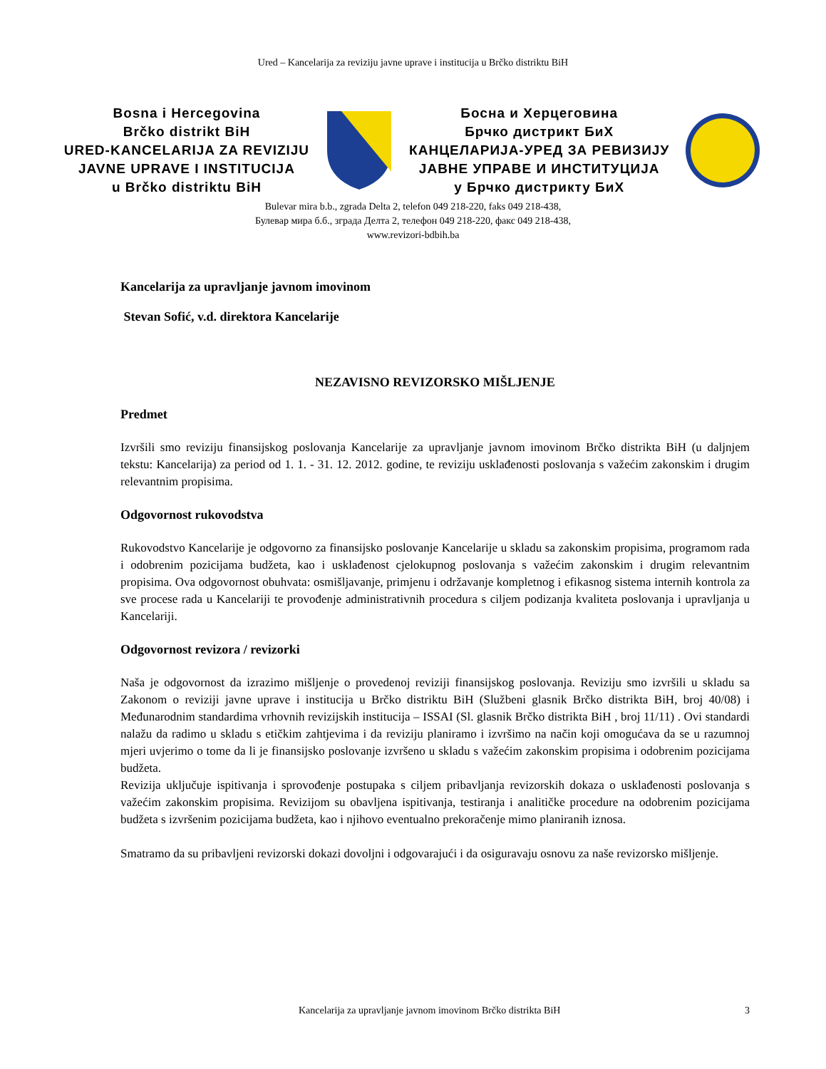Ured – Kancelarija za reviziju javne uprave i institucija u Brčko distriktu BiH
Bosna i Hercegovina
Brčko distrikt BiH
URED-KANCELARIJA ZA REVIZIJU
JAVNE UPRAVE I INSTITUCIJA
u Brčko distriktu BiH
Босна и Херцеговина
Брчко дистрикт БиХ
КАНЦЕЛАРИЈА-УРЕД ЗА РЕВИЗИЈУ
ЈАВНЕ УПРАВЕ И ИНСТИТУЦИЈА
у Брчко дистрикту БиХ
Bulevar mira b.b., zgrada Delta 2, telefon 049 218-220, faks 049 218-438,
Булевар мира б.б., зграда Делта 2, телефон 049 218-220, факс 049 218-438,
www.revizori-bdbih.ba
Kancelarija za upravljanje javnom imovinom
Stevan Sofić, v.d. direktora Kancelarije
NEZAVISNO REVIZORSKO MIŠLJENJE
Predmet
Izvršili smo reviziju finansijskog poslovanja Kancelarije za upravljanje javnom imovinom Brčko distrikta BiH (u daljnjem tekstu: Kancelarija) za period od 1. 1. - 31. 12. 2012. godine, te reviziju usklađenosti poslovanja s važećim zakonskim i drugim relevantnim propisima.
Odgovornost rukovodstva
Rukovodstvo Kancelarije je odgovorno za finansijsko poslovanje Kancelarije u skladu sa zakonskim propisima, programom rada i odobrenim pozicijama budžeta, kao i usklađenost cjelokupnog poslovanja s važećim zakonskim i drugim relevantnim propisima. Ova odgovornost obuhvata: osmišljavanje, primjenu i održavanje kompletnog i efikasnog sistema internih kontrola za sve procese rada u Kancelariji te provođenje administrativnih procedura s ciljem podizanja kvaliteta poslovanja i upravljanja u Kancelariji.
Odgovornost revizora / revizorki
Naša je odgovornost da izrazimo mišljenje o provedenoj reviziji finansijskog poslovanja. Reviziju smo izvršili u skladu sa Zakonom o reviziji javne uprave i institucija u Brčko distriktu BiH (Službeni glasnik Brčko distrikta BiH, broj 40/08) i Međunarodnim standardima vrhovnih revizijskih institucija – ISSAI (Sl. glasnik Brčko distrikta BiH , broj 11/11) . Ovi standardi nalažu da radimo u skladu s etičkim zahtjevima i da reviziju planiramo i izvršimo na način koji omogućava da se u razumnoj mjeri uvjerimo o tome da li je finansijsko poslovanje izvršeno u skladu s važećim zakonskim propisima i odobrenim pozicijama budžeta.
Revizija uključuje ispitivanja i sprovođenje postupaka s ciljem pribavljanja revizorskih dokaza o usklađenosti poslovanja s važećim zakonskim propisima. Revizijom su obavljena ispitivanja, testiranja i analitičke procedure na odobrenim pozicijama budžeta s izvršenim pozicijama budžeta, kao i njihovo eventualno prekoračenje mimo planiranih iznosa.
Smatramo da su pribavljeni revizorski dokazi dovoljni i odgovarajući i da osiguravaju osnovu za naše revizorsko mišljenje.
Kancelarija za upravljanje javnom imovinom Brčko distrikta BiH 3